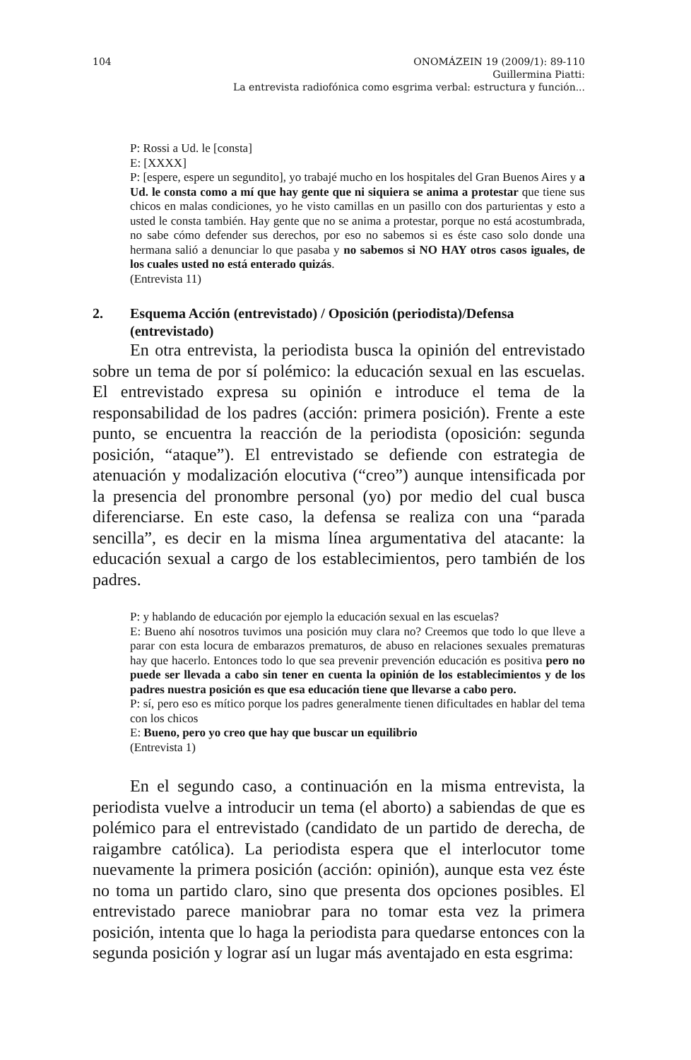104 ONOMÁZEIN 19 (2009/1): 89-110
Guillermina Piatti:
La entrevista radiofónica como esgrima verbal: estructura y función...
P: Rossi a Ud. le [consta]
E: [XXXX]
P: [espere, espere un segundito], yo trabajé mucho en los hospitales del Gran Buenos Aires y a Ud. le consta como a mí que hay gente que ni siquiera se anima a protestar que tiene sus chicos en malas condiciones, yo he visto camillas en un pasillo con dos parturientas y esto a usted le consta también. Hay gente que no se anima a protestar, porque no está acostumbrada, no sabe cómo defender sus derechos, por eso no sabemos si es éste caso solo donde una hermana salió a denunciar lo que pasaba y no sabemos si NO HAY otros casos iguales, de los cuales usted no está enterado quizás.
(Entrevista 11)
2. Esquema Acción (entrevistado) / Oposición (periodista)/Defensa (entrevistado)
En otra entrevista, la periodista busca la opinión del entrevistado sobre un tema de por sí polémico: la educación sexual en las escuelas. El entrevistado expresa su opinión e introduce el tema de la responsabilidad de los padres (acción: primera posición). Frente a este punto, se encuentra la reacción de la periodista (oposición: segunda posición, “ataque”). El entrevistado se defiende con estrategia de atenuación y modalización elocutiva (“creo”) aunque intensificada por la presencia del pronombre personal (yo) por medio del cual busca diferenciarse. En este caso, la defensa se realiza con una “parada sencilla”, es decir en la misma línea argumentativa del atacante: la educación sexual a cargo de los establecimientos, pero también de los padres.
P: y hablando de educación por ejemplo la educación sexual en las escuelas?
E: Bueno ahí nosotros tuvimos una posición muy clara no? Creemos que todo lo que lleve a parar con esta locura de embarazos prematuros, de abuso en relaciones sexuales prematuras hay que hacerlo. Entonces todo lo que sea prevenir prevención educación es positiva pero no puede ser llevada a cabo sin tener en cuenta la opinión de los establecimientos y de los padres nuestra posición es que esa educación tiene que llevarse a cabo pero.
P: sí, pero eso es mítico porque los padres generalmente tienen dificultades en hablar del tema con los chicos
E: Bueno, pero yo creo que hay que buscar un equilibrio
(Entrevista 1)
En el segundo caso, a continuación en la misma entrevista, la periodista vuelve a introducir un tema (el aborto) a sabiendas de que es polémico para el entrevistado (candidato de un partido de derecha, de raigambre católica). La periodista espera que el interlocutor tome nuevamente la primera posición (acción: opinión), aunque esta vez éste no toma un partido claro, sino que presenta dos opciones posibles. El entrevistado parece maniobrar para no tomar esta vez la primera posición, intenta que lo haga la periodista para quedarse entonces con la segunda posición y lograr así un lugar más aventajado en esta esgrima: